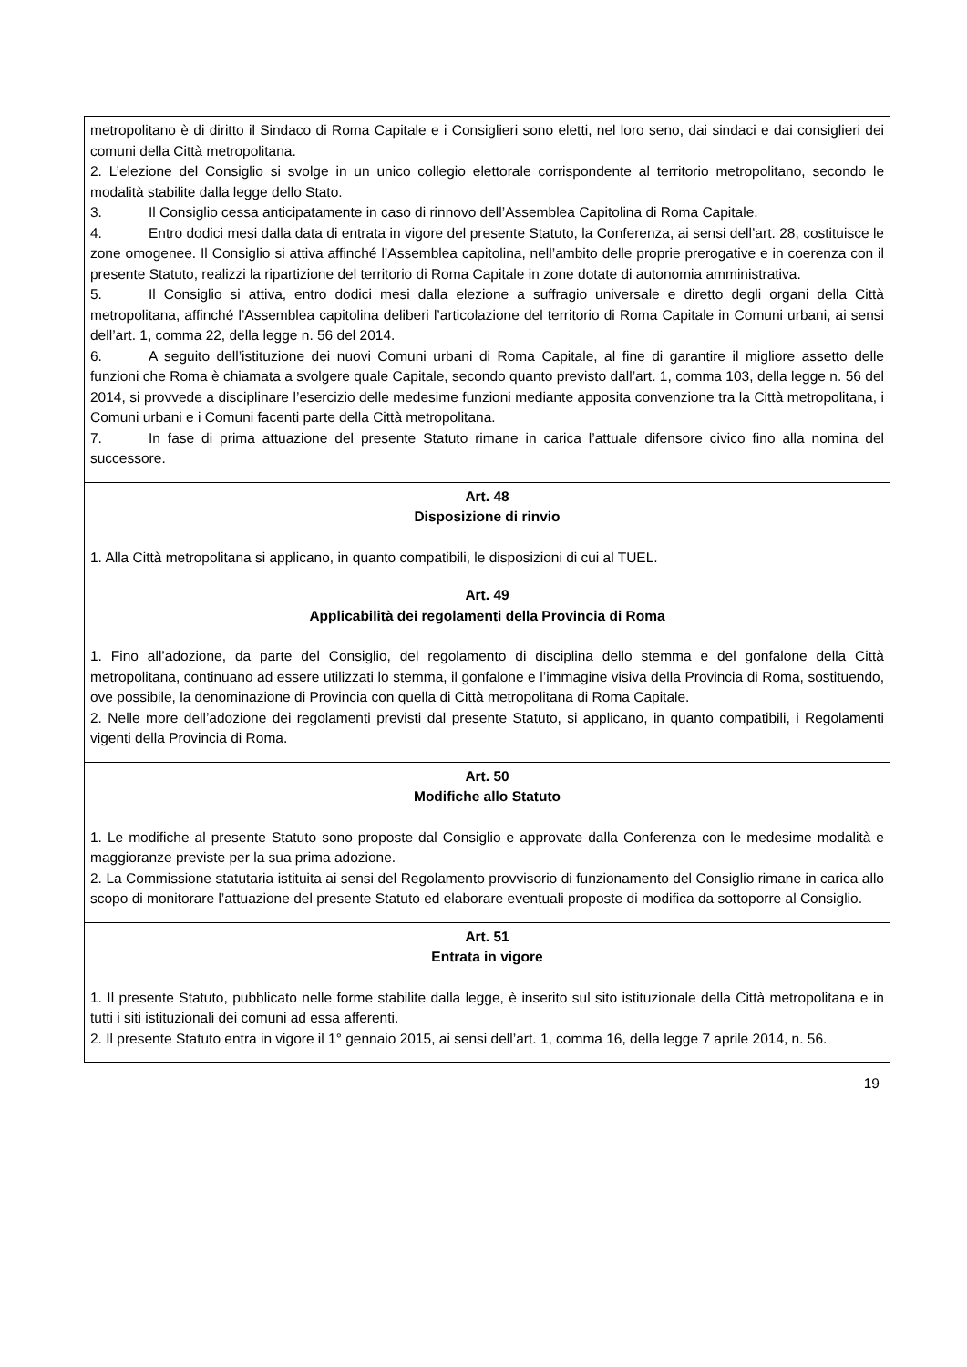metropolitano è di diritto il Sindaco di Roma Capitale e i Consiglieri sono eletti, nel loro seno, dai sindaci e dai consiglieri dei comuni della Città metropolitana.
2. L’elezione del Consiglio si svolge in un unico collegio elettorale corrispondente al territorio metropolitano, secondo le modalità stabilite dalla legge dello Stato.
3. Il Consiglio cessa anticipatamente in caso di rinnovo dell’Assemblea Capitolina di Roma Capitale.
4. Entro dodici mesi dalla data di entrata in vigore del presente Statuto, la Conferenza, ai sensi dell’art. 28, costituisce le zone omogenee. Il Consiglio si attiva affinché l’Assemblea capitolina, nell’ambito delle proprie prerogative e in coerenza con il presente Statuto, realizzi la ripartizione del territorio di Roma Capitale in zone dotate di autonomia amministrativa.
5. Il Consiglio si attiva, entro dodici mesi dalla elezione a suffragio universale e diretto degli organi della Città metropolitana, affinché l’Assemblea capitolina deliberi l’articolazione del territorio di Roma Capitale in Comuni urbani, ai sensi dell’art. 1, comma 22, della legge n. 56 del 2014.
6. A seguito dell’istituzione dei nuovi Comuni urbani di Roma Capitale, al fine di garantire il migliore assetto delle funzioni che Roma è chiamata a svolgere quale Capitale, secondo quanto previsto dall’art. 1, comma 103, della legge n. 56 del 2014, si provvede a disciplinare l’esercizio delle medesime funzioni mediante apposita convenzione tra la Città metropolitana, i Comuni urbani e i Comuni facenti parte della Città metropolitana.
7. In fase di prima attuazione del presente Statuto rimane in carica l’attuale difensore civico fino alla nomina del successore.
Art. 48
Disposizione di rinvio
1. Alla Città metropolitana si applicano, in quanto compatibili, le disposizioni di cui al TUEL.
Art. 49
Applicabilità dei regolamenti della Provincia di Roma
1. Fino all’adozione, da parte del Consiglio, del regolamento di disciplina dello stemma e del gonfalone della Città metropolitana, continuano ad essere utilizzati lo stemma, il gonfalone e l’immagine visiva della Provincia di Roma, sostituendo, ove possibile, la denominazione di Provincia con quella di Città metropolitana di Roma Capitale.
2. Nelle more dell’adozione dei regolamenti previsti dal presente Statuto, si applicano, in quanto compatibili, i Regolamenti vigenti della Provincia di Roma.
Art. 50
Modifiche allo Statuto
1. Le modifiche al presente Statuto sono proposte dal Consiglio e approvate dalla Conferenza con le medesime modalità e maggioranze previste per la sua prima adozione.
2. La Commissione statutaria istituita ai sensi del Regolamento provvisorio di funzionamento del Consiglio rimane in carica allo scopo di monitorare l’attuazione del presente Statuto ed elaborare eventuali proposte di modifica da sottoporre al Consiglio.
Art. 51
Entrata in vigore
1. Il presente Statuto, pubblicato nelle forme stabilite dalla legge, è inserito sul sito istituzionale della Città metropolitana e in tutti i siti istituzionali dei comuni ad essa afferenti.
2. Il presente Statuto entra in vigore il 1° gennaio 2015, ai sensi dell’art. 1, comma 16, della legge 7 aprile 2014, n. 56.
19